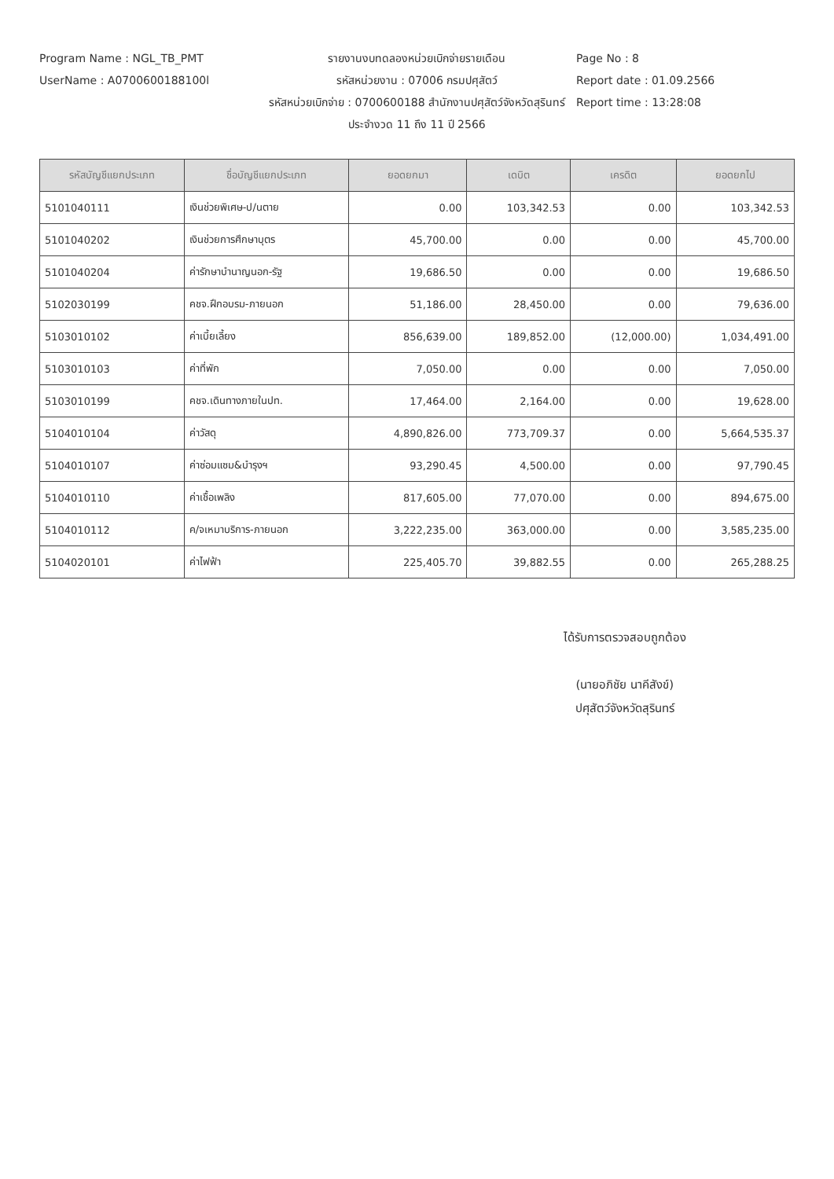Program Name : NGL_TB_PMT
UserName : A0700600188100l
รายงานงบทดลองหน่วยเบิกจ่ายรายเดือน
รหัสหน่วยงาน : 07006 กรมปศุสัตว์
รหัสหน่วยเบิกจ่าย : 0700600188 สำนักงานปศุสัตว์จังหวัดสุรินทร์
ประจำงวด 11 ถึง 11 ปี 2566
Page No : 8
Report date : 01.09.2566
Report time : 13:28:08
| รหัสบัญชีแยกประเภท | ชื่อบัญชีแยกประเภท | ยอดยกมา | เดบิต | เครดิต | ยอดยกไป |
| --- | --- | --- | --- | --- | --- |
| 5101040111 | เงินช่วยพิเศษ-ป/นตาย | 0.00 | 103,342.53 | 0.00 | 103,342.53 |
| 5101040202 | เงินช่วยการศึกษาบุตร | 45,700.00 | 0.00 | 0.00 | 45,700.00 |
| 5101040204 | ค่ารักษาบำนาญนอก-รัฐ | 19,686.50 | 0.00 | 0.00 | 19,686.50 |
| 5102030199 | คชจ.ฝึกอบรม-ภายนอก | 51,186.00 | 28,450.00 | 0.00 | 79,636.00 |
| 5103010102 | ค่าเบี้ยเลี้ยง | 856,639.00 | 189,852.00 | (12,000.00) | 1,034,491.00 |
| 5103010103 | ค่าที่พัก | 7,050.00 | 0.00 | 0.00 | 7,050.00 |
| 5103010199 | คชจ.เดินทางภายในปท. | 17,464.00 | 2,164.00 | 0.00 | 19,628.00 |
| 5104010104 | ค่าวัสดุ | 4,890,826.00 | 773,709.37 | 0.00 | 5,664,535.37 |
| 5104010107 | ค่าซ่อมแซม&บำรุงฯ | 93,290.45 | 4,500.00 | 0.00 | 97,790.45 |
| 5104010110 | ค่าเชื้อเพลิง | 817,605.00 | 77,070.00 | 0.00 | 894,675.00 |
| 5104010112 | ค/จเหมาบริการ-ภายนอก | 3,222,235.00 | 363,000.00 | 0.00 | 3,585,235.00 |
| 5104020101 | ค่าไฟฟ้า | 225,405.70 | 39,882.55 | 0.00 | 265,288.25 |
ได้รับการตรวจสอบถูกต้อง
(นายอภิชัย นาคีสังข์)
ปศุสัตว์จังหวัดสุรินทร์